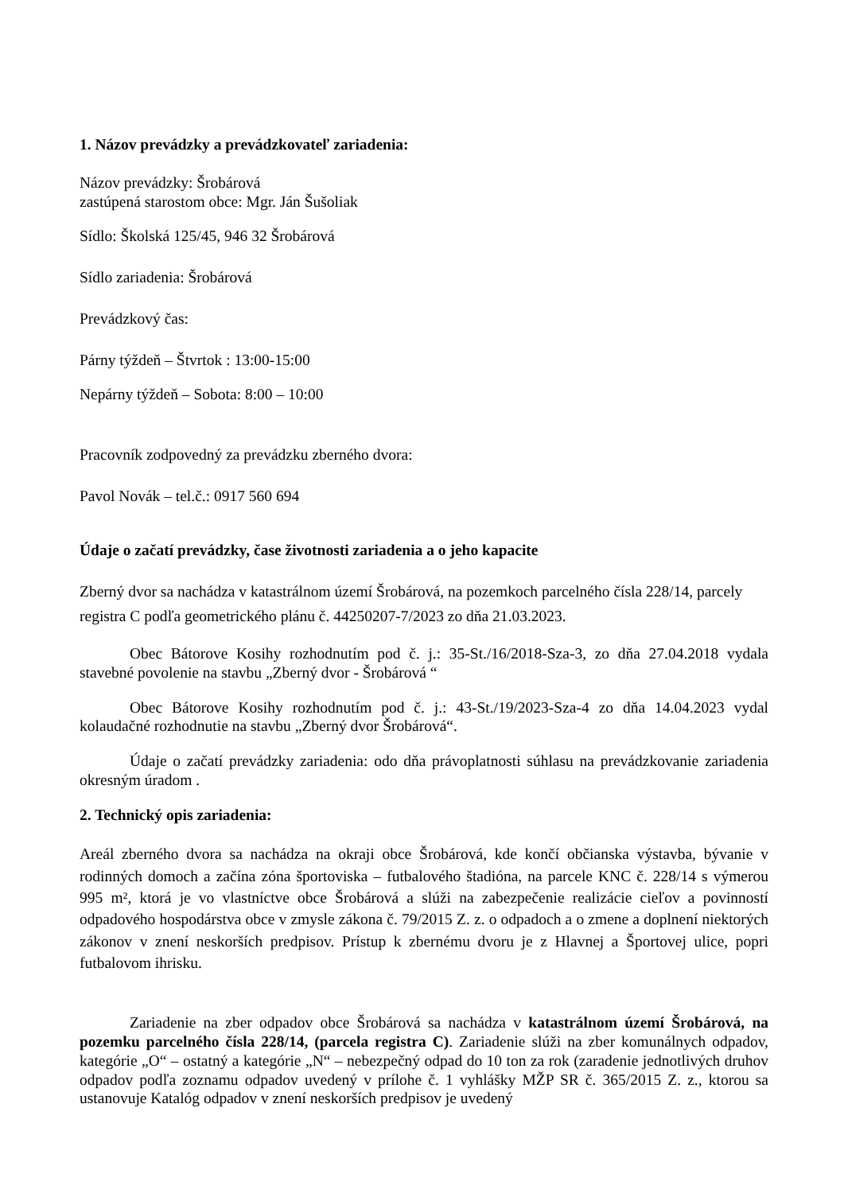1. Názov prevádzky a prevádzkovateľ zariadenia:
Názov prevádzky: Šrobárová
zastúpená starostom obce: Mgr. Ján Šušoliak
Sídlo: Školská 125/45, 946 32 Šrobárová
Sídlo zariadenia: Šrobárová
Prevádzkový čas:
Párny týždeň – Štvrtok : 13:00-15:00
Nepárny týždeň – Sobota: 8:00 – 10:00
Pracovník zodpovedný za prevádzku zberného dvora:
Pavol Novák – tel.č.: 0917 560 694
Údaje o začatí prevádzky, čase životnosti zariadenia a o jeho kapacite
Zberný dvor sa nachádza v katastrálnom území Šrobárová, na pozemkoch parcelného čísla 228/14, parcely registra C podľa geometrického plánu č. 44250207-7/2023 zo dňa 21.03.2023.
Obec Bátorove Kosihy rozhodnutím pod č. j.: 35-St./16/2018-Sza-3, zo dňa 27.04.2018 vydala stavebné povolenie na stavbu „Zberný dvor - Šrobárová “
Obec Bátorove Kosihy rozhodnutím pod č. j.: 43-St./19/2023-Sza-4 zo dňa 14.04.2023 vydal kolaudačné rozhodnutie na stavbu „Zberný dvor Šrobárová“.
Údaje o začatí prevádzky zariadenia: odo dňa právoplatnosti súhlasu na prevádzkovanie zariadenia okresným úradom .
2. Technický opis zariadenia:
Areál zberného dvora sa nachádza na okraji obce Šrobárová, kde končí občianska výstavba, bývanie v rodinných domoch a začína zóna športoviska – futbalového štadióna, na parcele KNC č. 228/14 s výmerou 995 m², ktorá je vo vlastníctve obce Šrobárová a slúži na zabezpečenie realizácie cieľov a povinností odpadového hospodárstva obce v zmysle zákona č. 79/2015 Z. z. o odpadoch a o zmene a doplnení niektorých zákonov v znení neskorších predpisov. Prístup k zbernému dvoru je z Hlavnej a Športovej ulice, popri futbalovom ihrisku.
Zariadenie na zber odpadov obce Šrobárová sa nachádza v katastrálnom území Šrobárová, na pozemku parcelného čísla 228/14, (parcela registra C). Zariadenie slúži na zber komunálnych odpadov, kategórie „O“ – ostatný a kategórie „N“ – nebezpečný odpad do 10 ton za rok (zaradenie jednotlivých druhov odpadov podľa zoznamu odpadov uvedený v prílohe č. 1 vyhlášky MŽP SR č. 365/2015 Z. z., ktorou sa ustanovuje Katalóg odpadov v znení neskorších predpisov je uvedený